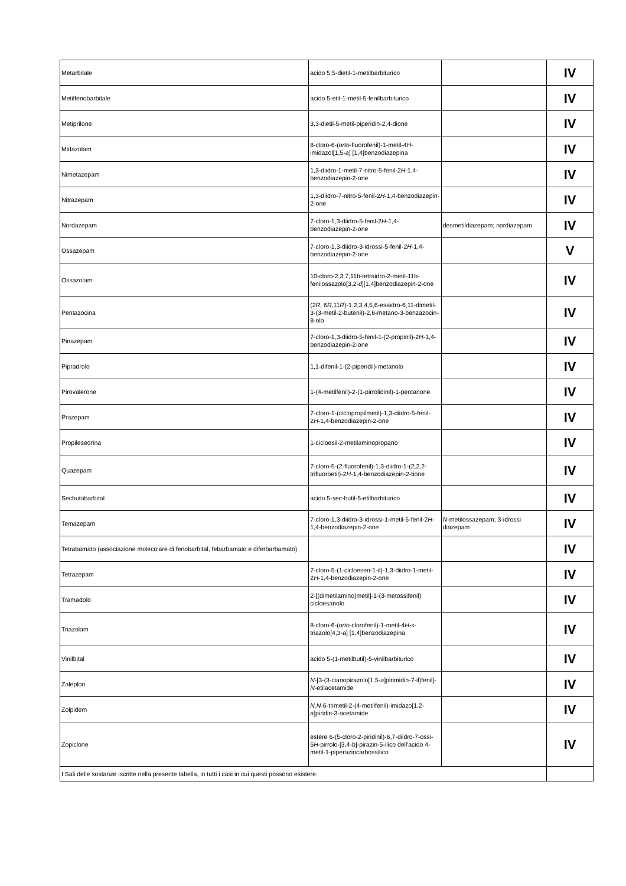| Metarbitale | acido 5,5-dietil-1-metilbarbiturico | | IV |
| Metilfenobarbitale | acido 5-etil-1-metil-5-fenilbarbiturico | | IV |
| Metiprilone | 3,3-dietil-5-metil-piperidin-2,4-dione | | IV |
| Midazolam | 8-cloro-6-( orto -fluorofenil)-1-metil-4 H -imidazol[1,5- a ] [1,4]benzodiazepina | | IV |
| Nimetazepam | 1,3-diidro-1-metil-7-nitro-5-fenil-2 H -1,4-benzodiazepin-2-one | | IV |
| Nitrazepam | 1,3-diidro-7-nitro-5-fenil-2 H -1,4-benzodiazepin-2-one | | IV |
| Nordazepam | 7-cloro-1,3-diidro-5-fenil-2 H -1,4-benzodiazepin-2-one | desmetildiazepam; nordiazepam | IV |
| Ossazepam | 7-cloro-1,3-diidro-3-idrossi-5-fenil-2 H -1,4-benzodiazepin-2-one | | V |
| Ossazolam | 10-cloro-2,3,7,11b-tetraidro-2-metil-11b-fenilossazolo[3,2- d ][1,4]benzodiazepin-2-one | | IV |
| Pentazocina | (2 R , 6 R ,11 R )-1,2,3,4,5,6-esaidro-6,11-dimetil-3-(3-metil-2-butenil)-2,6-metano-3-benzazocin-8-olo | | IV |
| Pinazepam | 7-cloro-1,3-diidro-5-fenil-1-(2-propinil)-2 H -1,4-benzodiazepin-2-one | | IV |
| Pipradrolo | 1,1-difenil-1-(2-piperidil)-metanolo | | IV |
| Pirovalerone | 1-(4-metilfenil)-2-(1-pirrolidinil)-1-pentanone | | IV |
| Prazepam | 7-cloro-1-(ciclopropilmetil)-1,3-diidro-5-fenil-2 H -1,4-benzodiazepin-2-one | | IV |
| Propilesedrina | 1-cicloesil-2-metilaminopropano | | IV |
| Quazepam | 7-cloro-5-(2-fluorofenil)-1,3-diidro-1-(2,2,2-trifluoroetil)-2 H -1,4-benzodiazepin-2-tione | | IV |
| Secbutabarbital | acido 5- sec -butil-5-etilbarbiturico | | IV |
| Temazepam | 7-cloro-1,3-diidro-3-idrossi-1-metil-5-fenil-2 H -1,4-benzodiazepin-2-one | N -metilossazepam; 3-idrossi diazepam | IV |
| Tetrabamato (associazione molecolare di fenobarbital, febarbamato e diferbarbamato) | | | IV |
| Tetrazepam | 7-cloro-5-(1-cicloesen-1-il)-1,3-diidro-1-metil-2 H -1,4-benzodiazepin-2-one | | IV |
| Tramadolo | 2-[(dimetilamino)metil]-1-(3-metossifenil) cicloesanolo | | IV |
| Triazolam | 8-cloro-6-( orto -clorofenil)-1-metil-4 H-s -triazolo[4,3-a] [1,4]benzodiazepina | | IV |
| Vinilbital | acido 5-(1-metilbutil)-5-vinilbarbiturico | | IV |
| Zaleplon | N -[3-(3-cianopirazolo[1,5- a ]pirimidin-7-il)fenil]- N -etilacetamide | | IV |
| Zolpidem | N,N -6-trimetil-2-(4-metilfenil)-imidazo[1,2- a ]piridin-3-acetamide | | IV |
| Zopiclone | estere 6-(5-cloro-2-piridinil)-6,7-diidro-7-ossi-5 H -pirrolo-[3,4-b]-pirazin-5-ilico dell'acido 4-metil-1-piperazincarbossilico | | IV |
| I Sali delle sostanze iscritte nella presente tabella, in tutti i casi in cui questi possono esistere. | | | |